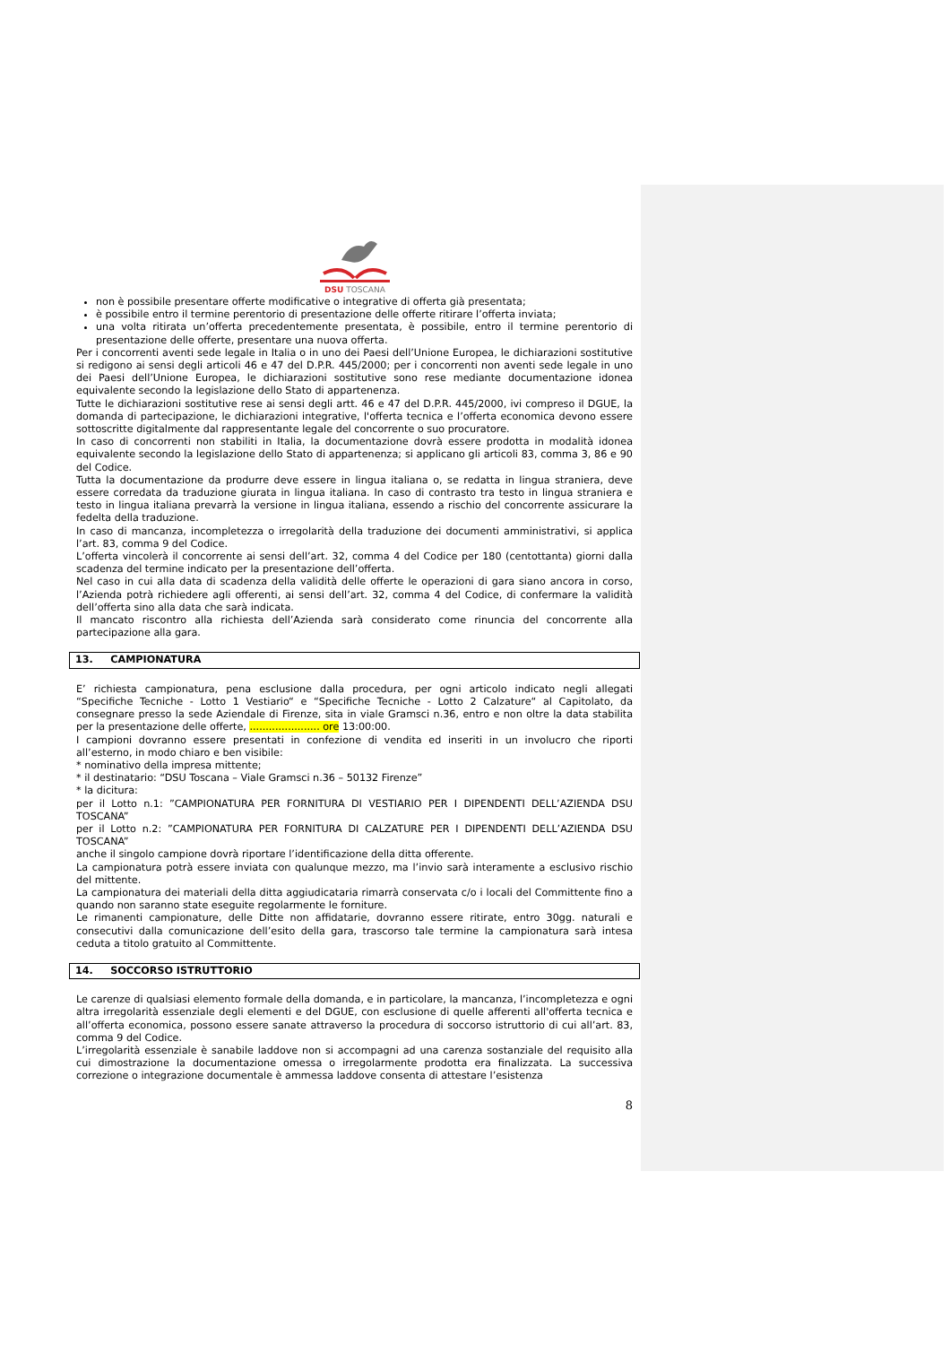DSU TOSCANA
non è possibile presentare offerte modificative o integrative di offerta già presentata;
è possibile entro il termine perentorio di presentazione delle offerte ritirare l’offerta inviata;
una volta ritirata un’offerta precedentemente presentata, è possibile, entro il termine perentorio di presentazione delle offerte, presentare una nuova offerta.
Per i concorrenti aventi sede legale in Italia o in uno dei Paesi dell’Unione Europea, le dichiarazioni sostitutive si redigono ai sensi degli articoli 46 e 47 del D.P.R. 445/2000; per i concorrenti non aventi sede legale in uno dei Paesi dell’Unione Europea, le dichiarazioni sostitutive sono rese mediante documentazione idonea equivalente secondo la legislazione dello Stato di appartenenza.
Tutte le dichiarazioni sostitutive rese ai sensi degli artt. 46 e 47 del D.P.R. 445/2000, ivi compreso il DGUE, la domanda di partecipazione, le dichiarazioni integrative, l'offerta tecnica e l’offerta economica devono essere sottoscritte digitalmente dal rappresentante legale del concorrente o suo procuratore.
In caso di concorrenti non stabiliti in Italia, la documentazione dovrà essere prodotta in modalità idonea equivalente secondo la legislazione dello Stato di appartenenza; si applicano gli articoli 83, comma 3, 86 e 90 del Codice.
Tutta la documentazione da produrre deve essere in lingua italiana o, se redatta in lingua straniera, deve essere corredata da traduzione giurata in lingua italiana. In caso di contrasto tra testo in lingua straniera e testo in lingua italiana prevarrà la versione in lingua italiana, essendo a rischio del concorrente assicurare la fedelta della traduzione.
In caso di mancanza, incompletezza o irregolarità della traduzione dei documenti amministrativi, si applica l’art. 83, comma 9 del Codice.
L’offerta vincolerà il concorrente ai sensi dell’art. 32, comma 4 del Codice per 180 (centottanta) giorni dalla scadenza del termine indicato per la presentazione dell’offerta.
Nel caso in cui alla data di scadenza della validità delle offerte le operazioni di gara siano ancora in corso, l’Azienda potrà richiedere agli offerenti, ai sensi dell’art. 32, comma 4 del Codice, di confermare la validità dell’offerta sino alla data che sarà indicata.
Il mancato riscontro alla richiesta dell’Azienda sarà considerato come rinuncia del concorrente alla partecipazione alla gara.
13. CAMPIONATURA
E’ richiesta campionatura, pena esclusione dalla procedura, per ogni articolo indicato negli allegati “Specifiche Tecniche - Lotto 1 Vestiario“ e “Specifiche Tecniche - Lotto 2 Calzature“ al Capitolato, da consegnare presso la sede Aziendale di Firenze, sita in viale Gramsci n.36, entro e non oltre la data stabilita per la presentazione delle offerte, ...................... ore 13:00:00.
I campioni dovranno essere presentati in confezione di vendita ed inseriti in un involucro che riporti all’esterno, in modo chiaro e ben visibile:
* nominativo della impresa mittente;
* il destinatario: “DSU Toscana – Viale Gramsci n.36 – 50132 Firenze”
* la dicitura:
per il Lotto n.1: ”CAMPIONATURA PER FORNITURA DI VESTIARIO PER I DIPENDENTI DELL’AZIENDA DSU TOSCANA”
per il Lotto n.2: ”CAMPIONATURA PER FORNITURA DI CALZATURE PER I DIPENDENTI DELL’AZIENDA DSU TOSCANA”
anche il singolo campione dovrà riportare l’identificazione della ditta offerente.
La campionatura potrà essere inviata con qualunque mezzo, ma l’invio sarà interamente a esclusivo rischio del mittente.
La campionatura dei materiali della ditta aggiudicataria rimarrà conservata c/o i locali del Committente fino a quando non saranno state eseguite regolarmente le forniture.
Le rimanenti campionature, delle Ditte non affidatarie, dovranno essere ritirate, entro 30gg. naturali e consecutivi dalla comunicazione dell’esito della gara, trascorso tale termine la campionatura sarà intesa ceduta a titolo gratuito al Committente.
14. SOCCORSO ISTRUTTORIO
Le carenze di qualsiasi elemento formale della domanda, e in particolare, la mancanza, l’incompletezza e ogni altra irregolarità essenziale degli elementi e del DGUE, con esclusione di quelle afferenti all'offerta tecnica e all’offerta economica, possono essere sanate attraverso la procedura di soccorso istruttorio di cui all’art. 83, comma 9 del Codice.
L’irregolarità essenziale è sanabile laddove non si accompagni ad una carenza sostanziale del requisito alla cui dimostrazione la documentazione omessa o irregolarmente prodotta era finalizzata. La successiva correzione o integrazione documentale è ammessa laddove consenta di attestare l’esistenza
8